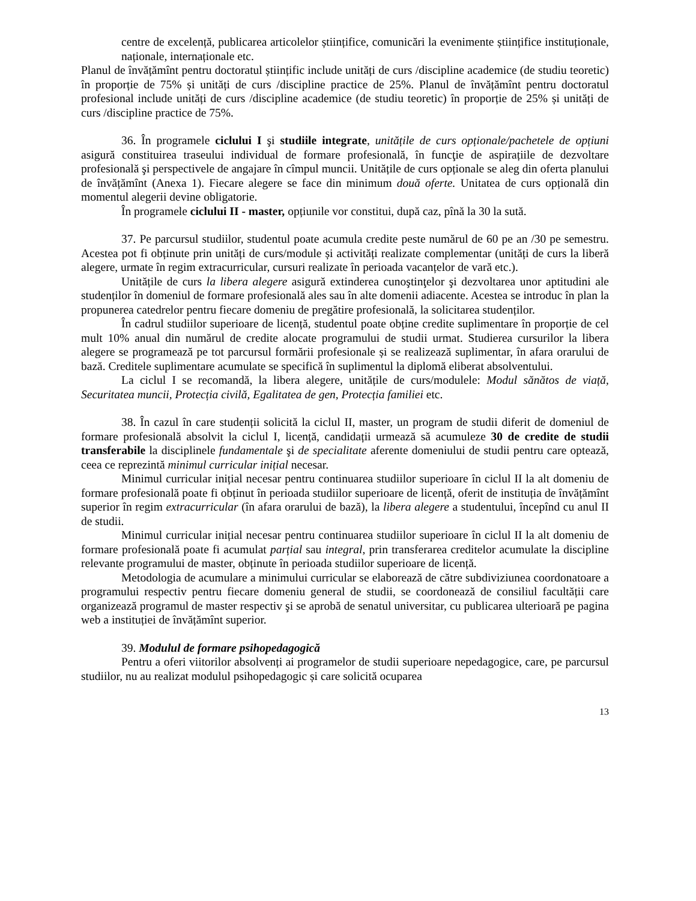centre de excelență, publicarea articolelor științifice, comunicări la evenimente științifice instituționale, naționale, internaționale etc.
Planul de învățămînt pentru doctoratul științific include unități de curs /discipline academice (de studiu teoretic) în proporție de 75% și unități de curs /discipline practice de 25%. Planul de învățămînt pentru doctoratul profesional include unități de curs /discipline academice (de studiu teoretic) în proporție de 25% și unități de curs /discipline practice de 75%.
36. În programele ciclului I şi studiile integrate, unitățile de curs opționale/pachetele de opțiuni asigură constituirea traseului individual de formare profesională, în funcţie de aspirațiile de dezvoltare profesională şi perspectivele de angajare în cîmpul muncii. Unitățile de curs opționale se aleg din oferta planului de învățămînt (Anexa 1). Fiecare alegere se face din minimum două oferte. Unitatea de curs opțională din momentul alegerii devine obligatorie.
În programele ciclului II - master, opțiunile vor constitui, după caz, pînă la 30 la sută.
37. Pe parcursul studiilor, studentul poate acumula credite peste numărul de 60 pe an /30 pe semestru. Acestea pot fi obținute prin unități de curs/module și activități realizate complementar (unități de curs la liberă alegere, urmate în regim extracurricular, cursuri realizate în perioada vacanțelor de vară etc.).
Unitățile de curs la libera alegere asigură extinderea cunoştinţelor şi dezvoltarea unor aptitudini ale studenților în domeniul de formare profesională ales sau în alte domenii adiacente. Acestea se introduc în plan la propunerea catedrelor pentru fiecare domeniu de pregătire profesională, la solicitarea studenților.
În cadrul studiilor superioare de licență, studentul poate obține credite suplimentare în proporție de cel mult 10% anual din numărul de credite alocate programului de studii urmat. Studierea cursurilor la libera alegere se programează pe tot parcursul formării profesionale și se realizează suplimentar, în afara orarului de bază. Creditele suplimentare acumulate se specifică în suplimentul la diplomă eliberat absolventului.
La ciclul I se recomandă, la libera alegere, unitățile de curs/modulele: Modul sănătos de viață, Securitatea muncii, Protecția civilă, Egalitatea de gen, Protecția familiei etc.
38. În cazul în care studenții solicită la ciclul II, master, un program de studii diferit de domeniul de formare profesională absolvit la ciclul I, licență, candidații urmează să acumuleze 30 de credite de studii transferabile la disciplinele fundamentale şi de specialitate aferente domeniului de studii pentru care optează, ceea ce reprezintă minimul curricular inițial necesar.
Minimul curricular inițial necesar pentru continuarea studiilor superioare în ciclul II la alt domeniu de formare profesională poate fi obținut în perioada studiilor superioare de licență, oferit de instituția de învățămînt superior în regim extracurricular (în afara orarului de bază), la libera alegere a studentului, începînd cu anul II de studii.
Minimul curricular inițial necesar pentru continuarea studiilor superioare în ciclul II la alt domeniu de formare profesională poate fi acumulat parțial sau integral, prin transferarea creditelor acumulate la discipline relevante programului de master, obținute în perioada studiilor superioare de licență.
Metodologia de acumulare a minimului curricular se elaborează de către subdiviziunea coordonatoare a programului respectiv pentru fiecare domeniu general de studii, se coordonează de consiliul facultății care organizează programul de master respectiv şi se aprobă de senatul universitar, cu publicarea ulterioară pe pagina web a instituției de învățămînt superior.
39. Modulul de formare psihopedagogică
Pentru a oferi viitorilor absolvenți ai programelor de studii superioare nepedagogice, care, pe parcursul studiilor, nu au realizat modulul psihopedagogic și care solicită ocuparea
13